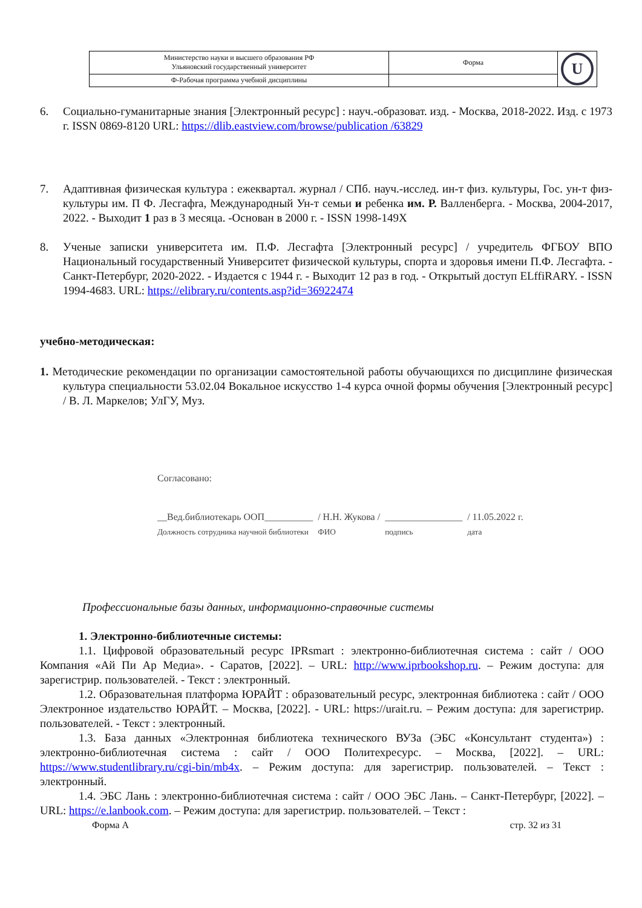| Министерство науки и высшего образования РФ Ульяновский государственный университет | Форма | U |
| Ф-Рабочая программа учебной дисциплины | | |
6. Социально-гуманитарные знания [Электронный ресурс] : науч.-образоват. изд. - Москва, 2018-2022. Изд. с 1973 г. ISSN 0869-8120 URL: https://dlib.eastview.com/browse/publication /63829
7. Адаптивная физическая культура : ежеквартал. журнал / СПб. науч.-исслед. ин-т физ. культуры, Гос. ун-т физ- культуры им. П Ф. Лесгафrа, Международный Ун-т семьи и ребенка им. Р. Валленберга. - Москва, 2004-2017, 2022. - Выходит 1 раз в 3 месяца. -Основан в 2000 г. - ISSN 1998-149X
8. Ученые записки университета им. П.Ф. Лесгафта [Электронный ресурс] / учредитель ФГБОУ ВПО Национальный государственный Университет физической культуры, спорта и здоровья имени П.Ф. Лесгафта. - Санкт-Петербург, 2020-2022. - Издается с 1944 г. - Выходит 12 раз в год. - Открытый доступ ELffiRARY. - ISSN 1994-4683. URL: https://elibrary.ru/contents.asp?id=36922474
учебно-методическая:
1. Методические рекомендации по организации самостоятельной работы обучающихся по дисциплине физическая культура специальности 53.02.04 Вокальное искусство 1-4 курса очной формы обучения [Электронный ресурс] / В. Л. Маркелов; УлГУ, Муз.
Согласовано:
__Вед.библиотекарь ООП__________
Должность сотрудника научной библиотеки
/ Н.Н. Жукова /
ФИО
________________
подпись
/ 11.05.2022 г.
дата
Профессиональные базы данных, информационно-справочные системы
1. Электронно-библиотечные системы:
1.1. Цифровой образовательный ресурс IPRsmart : электронно-библиотечная система : сайт / ООО Компания «Ай Пи Ар Медиа». - Саратов, [2022]. – URL: http://www.iprbookshop.ru. – Режим доступа: для зарегистрир. пользователей. - Текст : электронный.
1.2. Образовательная платформа ЮРАЙТ : образовательный ресурс, электронная библиотека : сайт / ООО Электронное издательство ЮРАЙТ. – Москва, [2022]. - URL: https://urait.ru. – Режим доступа: для зарегистрир. пользователей. - Текст : электронный.
1.3. База данных «Электронная библиотека технического ВУЗа (ЭБС «Консультант студента») : электронно-библиотечная система : сайт / ООО Политехресурс. – Москва, [2022]. – URL: https://www.studentlibrary.ru/cgi-bin/mb4x. – Режим доступа: для зарегистрир. пользователей. – Текст : электронный.
1.4. ЭБС Лань : электронно-библиотечная система : сайт / ООО ЭБС Лань. – Санкт-Петербург, [2022]. – URL: https://e.lanbook.com. – Режим доступа: для зарегистрир. пользователей. – Текст :
Форма А стр. 32 из 31